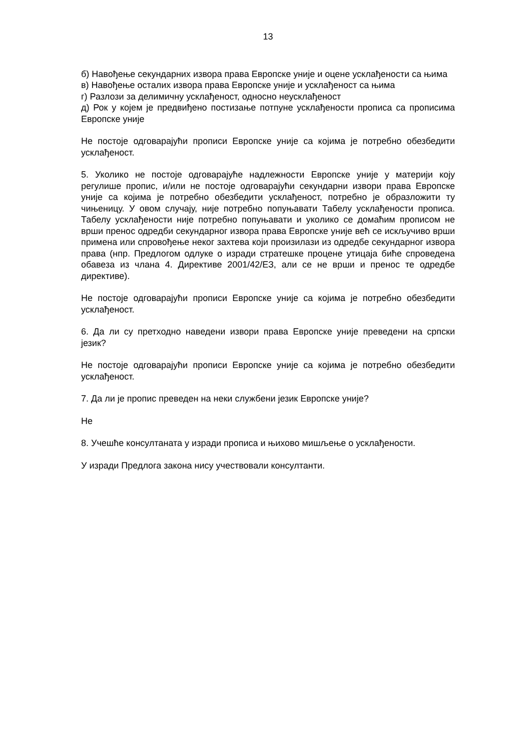13
б) Навођење секундарних извора права Европске уније и оцене усклађености са њима
в) Навођење осталих извора права Европске уније и усклађеност са њима
г) Разлози за делимичну усклађеност, односно неусклађеност
д) Рок у којем је предвиђено постизање потпуне усклађености прописа са прописима Европске уније
Не постоје одговарајући прописи Европске уније са којима је потребно обезбедити усклађеност.
5. Уколико не постоје одговарајуће надлежности Европске уније у материји коју регулише пропис, и/или не постоје одговарајући секундарни извори права Европске уније са којима је потребно обезбедити усклађеност, потребно је образложити ту чињеницу. У овом случају, није потребно попуњавати Табелу усклађености прописа. Табелу усклађености није потребно попуњавати и уколико се домаћим прописом не врши пренос одредби секундарног извора права Европске уније већ се искључиво врши примена или спровођење неког захтева који произилази из одредбе секундарног извора права (нпр. Предлогом одлуке о изради стратешке процене утицаја биће спроведена обавеза из члана 4. Директиве 2001/42/ЕЗ, али се не врши и пренос те одредбе директиве).
Не постоје одговарајући прописи Европске уније са којима је потребно обезбедити усклађеност.
6. Да ли су претходно наведени извори права Европске уније преведени на српски језик?
Не постоје одговарајући прописи Европске уније са којима је потребно обезбедити усклађеност.
7. Да ли је пропис преведен на неки службени језик Европске уније?
Не
8. Учешће консултаната у изради прописа и њихово мишљење о усклађености.
У изради Предлога закона нису учествовали консултанти.